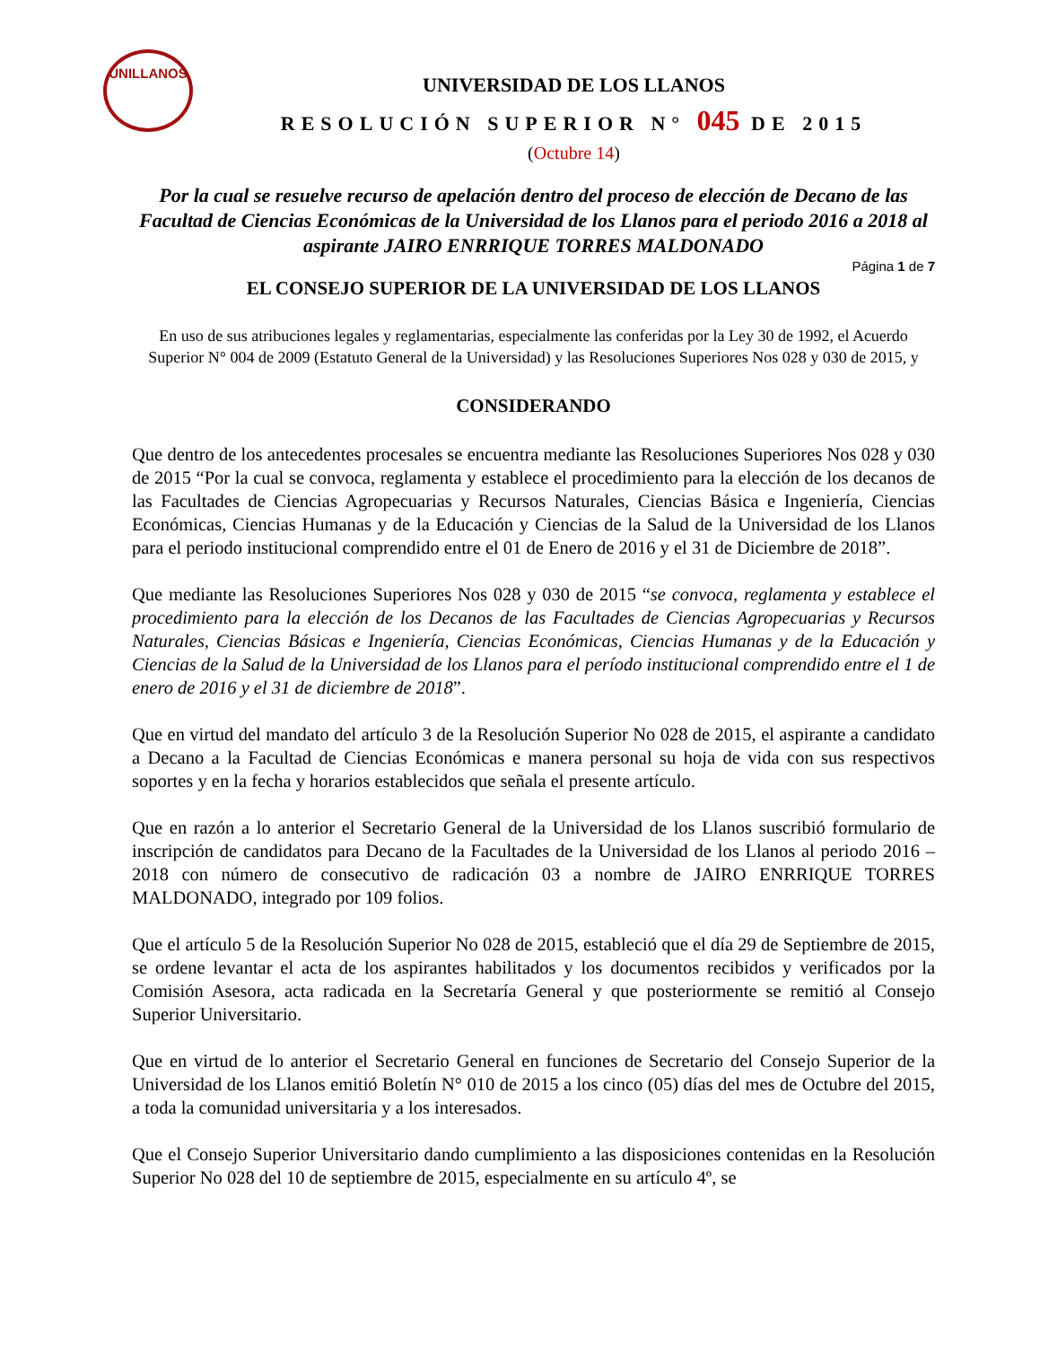UNILLANOS
UNIVERSIDAD DE LOS LLANOS
RESOLUCIÓN SUPERIOR N° 045 DE 2015
(Octubre 14)
Por la cual se resuelve recurso de apelación dentro del proceso de elección de Decano de las Facultad de Ciencias Económicas de la Universidad de los Llanos para el periodo 2016 a 2018 al aspirante JAIRO ENRRIQUE TORRES MALDONADO
Página 1 de 7
EL CONSEJO SUPERIOR DE LA UNIVERSIDAD DE LOS LLANOS
En uso de sus atribuciones legales y reglamentarias, especialmente las conferidas por la Ley 30 de 1992, el Acuerdo Superior N° 004 de 2009 (Estatuto General de la Universidad) y las Resoluciones Superiores Nos 028 y 030 de 2015, y
CONSIDERANDO
Que dentro de los antecedentes procesales se encuentra mediante las Resoluciones Superiores Nos 028 y 030 de 2015 “Por la cual se convoca, reglamenta y establece el procedimiento para la elección de los decanos de las Facultades de Ciencias Agropecuarias y Recursos Naturales, Ciencias Básica e Ingeniería, Ciencias Económicas, Ciencias Humanas y de la Educación y Ciencias de la Salud de la Universidad de los Llanos para el periodo institucional comprendido entre el 01 de Enero de 2016 y el 31 de Diciembre de 2018”.
Que mediante las Resoluciones Superiores Nos 028 y 030 de 2015 “se convoca, reglamenta y establece el procedimiento para la elección de los Decanos de las Facultades de Ciencias Agropecuarias y Recursos Naturales, Ciencias Básicas e Ingeniería, Ciencias Económicas, Ciencias Humanas y de la Educación y Ciencias de la Salud de la Universidad de los Llanos para el período institucional comprendido entre el 1 de enero de 2016 y el 31 de diciembre de 2018”.
Que en virtud del mandato del artículo 3 de la Resolución Superior No 028 de 2015, el aspirante a candidato a Decano a la Facultad de Ciencias Económicas e manera personal su hoja de vida con sus respectivos soportes y en la fecha y horarios establecidos que señala el presente artículo.
Que en razón a lo anterior el Secretario General de la Universidad de los Llanos suscribió formulario de inscripción de candidatos para Decano de la Facultades de la Universidad de los Llanos al periodo 2016 – 2018 con número de consecutivo de radicación 03 a nombre de JAIRO ENRRIQUE TORRES MALDONADO, integrado por 109 folios.
Que el artículo 5 de la Resolución Superior No 028 de 2015, estableció que el día 29 de Septiembre de 2015, se ordene levantar el acta de los aspirantes habilitados y los documentos recibidos y verificados por la Comisión Asesora, acta radicada en la Secretaría General y que posteriormente se remitió al Consejo Superior Universitario.
Que en virtud de lo anterior el Secretario General en funciones de Secretario del Consejo Superior de la Universidad de los Llanos emitió Boletín N° 010 de 2015 a los cinco (05) días del mes de Octubre del 2015, a toda la comunidad universitaria y a los interesados.
Que el Consejo Superior Universitario dando cumplimiento a las disposiciones contenidas en la Resolución Superior No 028 del 10 de septiembre de 2015, especialmente en su artículo 4º, se